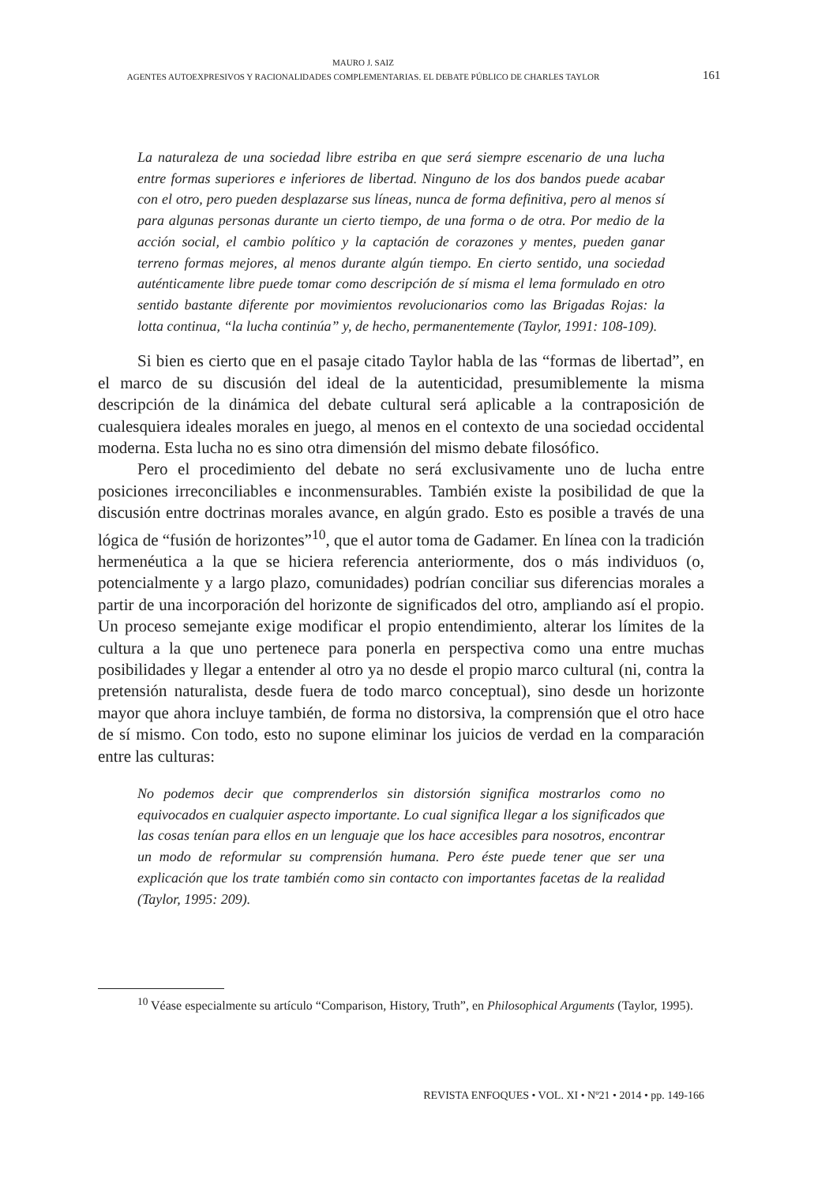MAURO J. SAIZ
AGENTES AUTOEXPRESIVOS Y RACIONALIDADES COMPLEMENTARIAS. EL DEBATE PÚBLICO DE CHARLES TAYLOR
161
La naturaleza de una sociedad libre estriba en que será siempre escenario de una lucha entre formas superiores e inferiores de libertad. Ninguno de los dos bandos puede acabar con el otro, pero pueden desplazarse sus líneas, nunca de forma definitiva, pero al menos sí para algunas personas durante un cierto tiempo, de una forma o de otra. Por medio de la acción social, el cambio político y la captación de corazones y mentes, pueden ganar terreno formas mejores, al menos durante algún tiempo. En cierto sentido, una sociedad auténticamente libre puede tomar como descripción de sí misma el lema formulado en otro sentido bastante diferente por movimientos revolucionarios como las Brigadas Rojas: la lotta continua, “la lucha continúa” y, de hecho, permanentemente (Taylor, 1991: 108-109).
Si bien es cierto que en el pasaje citado Taylor habla de las “formas de libertad”, en el marco de su discusión del ideal de la autenticidad, presumiblemente la misma descripción de la dinámica del debate cultural será aplicable a la contraposición de cualesquiera ideales morales en juego, al menos en el contexto de una sociedad occidental moderna. Esta lucha no es sino otra dimensión del mismo debate filosófico.
Pero el procedimiento del debate no será exclusivamente uno de lucha entre posiciones irreconciliables e inconmensurables. También existe la posibilidad de que la discusión entre doctrinas morales avance, en algún grado. Esto es posible a través de una lógica de “fusión de horizontes”<sup>10</sup>, que el autor toma de Gadamer. En línea con la tradición hermenéutica a la que se hiciera referencia anteriormente, dos o más individuos (o, potencialmente y a largo plazo, comunidades) podrían conciliar sus diferencias morales a partir de una incorporación del horizonte de significados del otro, ampliando así el propio. Un proceso semejante exige modificar el propio entendimiento, alterar los límites de la cultura a la que uno pertenece para ponerla en perspectiva como una entre muchas posibilidades y llegar a entender al otro ya no desde el propio marco cultural (ni, contra la pretensión naturalista, desde fuera de todo marco conceptual), sino desde un horizonte mayor que ahora incluye también, de forma no distorsiva, la comprensión que el otro hace de sí mismo. Con todo, esto no supone eliminar los juicios de verdad en la comparación entre las culturas:
No podemos decir que comprenderlos sin distorsión significa mostrarlos como no equivocados en cualquier aspecto importante. Lo cual significa llegar a los significados que las cosas tenían para ellos en un lenguaje que los hace accesibles para nosotros, encontrar un modo de reformular su comprensión humana. Pero éste puede tener que ser una explicación que los trate también como sin contacto con importantes facetas de la realidad (Taylor, 1995: 209).
<sup>10</sup> Véase especialmente su artículo “Comparison, History, Truth”, en Philosophical Arguments (Taylor, 1995).
REVISTA ENFOQUES • VOL. XI • Nº21 • 2014 • pp. 149-166